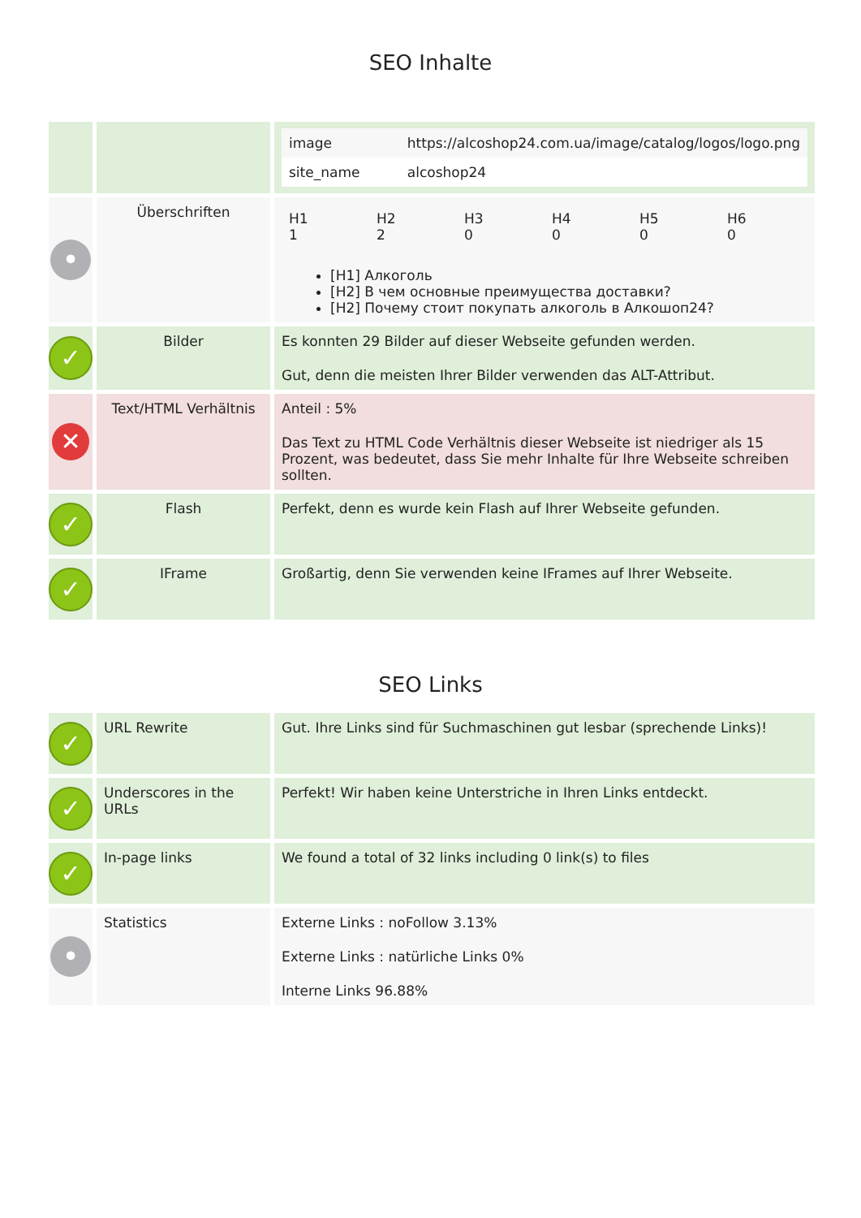SEO Inhalte
| | | / image / https://alcoshop24.com.ua/image/catalog/logos/logo.png / / site_name / alcoshop24 / |
| • | Überschriften | / H1 1 / H2 2 / H3 0 / H4 0 / H5 0 / H6 0 / [H1] Алкоголь [H2] В чем основные преимущества доставки? [H2] Почему стоит покупать алкоголь в Алкошоп24? |
| ✓ | Bilder | Es konnten 29 Bilder auf dieser Webseite gefunden werden. Gut, denn die meisten Ihrer Bilder verwenden das ALT-Attribut. |
| ✕ | Text/HTML Verhältnis | Anteil : 5% Das Text zu HTML Code Verhältnis dieser Webseite ist niedriger als 15 Prozent, was bedeutet, dass Sie mehr Inhalte für Ihre Webseite schreiben sollten. |
| ✓ | Flash | Perfekt, denn es wurde kein Flash auf Ihrer Webseite gefunden. |
| ✓ | IFrame | Großartig, denn Sie verwenden keine IFrames auf Ihrer Webseite. |
SEO Links
| ✓ | URL Rewrite | Gut. Ihre Links sind für Suchmaschinen gut lesbar (sprechende Links)! |
| ✓ | Underscores in the URLs | Perfekt! Wir haben keine Unterstriche in Ihren Links entdeckt. |
| ✓ | In-page links | We found a total of 32 links including 0 link(s) to files |
| • | Statistics | Externe Links : noFollow 3.13% Externe Links : natürliche Links 0% Interne Links 96.88% |